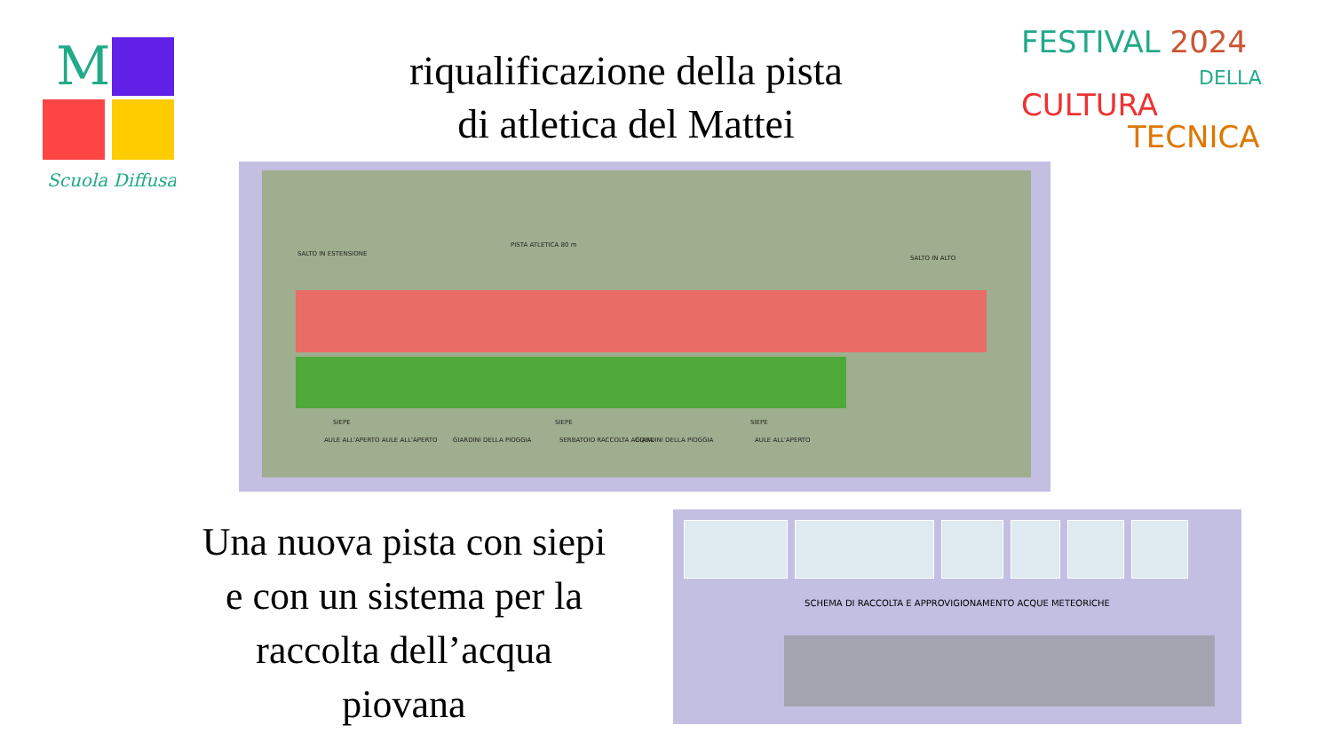M
Scuola Diffusa
FESTIVAL 2024
DELLA
CULTURA
TECNICA
riqualificazione della pista
di atletica del Mattei
PISTA ATLETICA 80 m
SALTO IN ESTENSIONE
SALTO IN ALTO
SIEPE
AULE ALL'APERTO AULE ALL'APERTO GIARDINI DELLA PIOGGIA
SIEPE
SERBATOIO RACCOLTA ACQUA GIARDINI DELLA PIOGGIA
SIEPE
AULE ALL'APERTO
Una nuova pista con siepi
e con un sistema per la
raccolta dell’acqua
piovana
SCHEMA DI RACCOLTA E APPROVIGIONAMENTO ACQUE METEORICHE